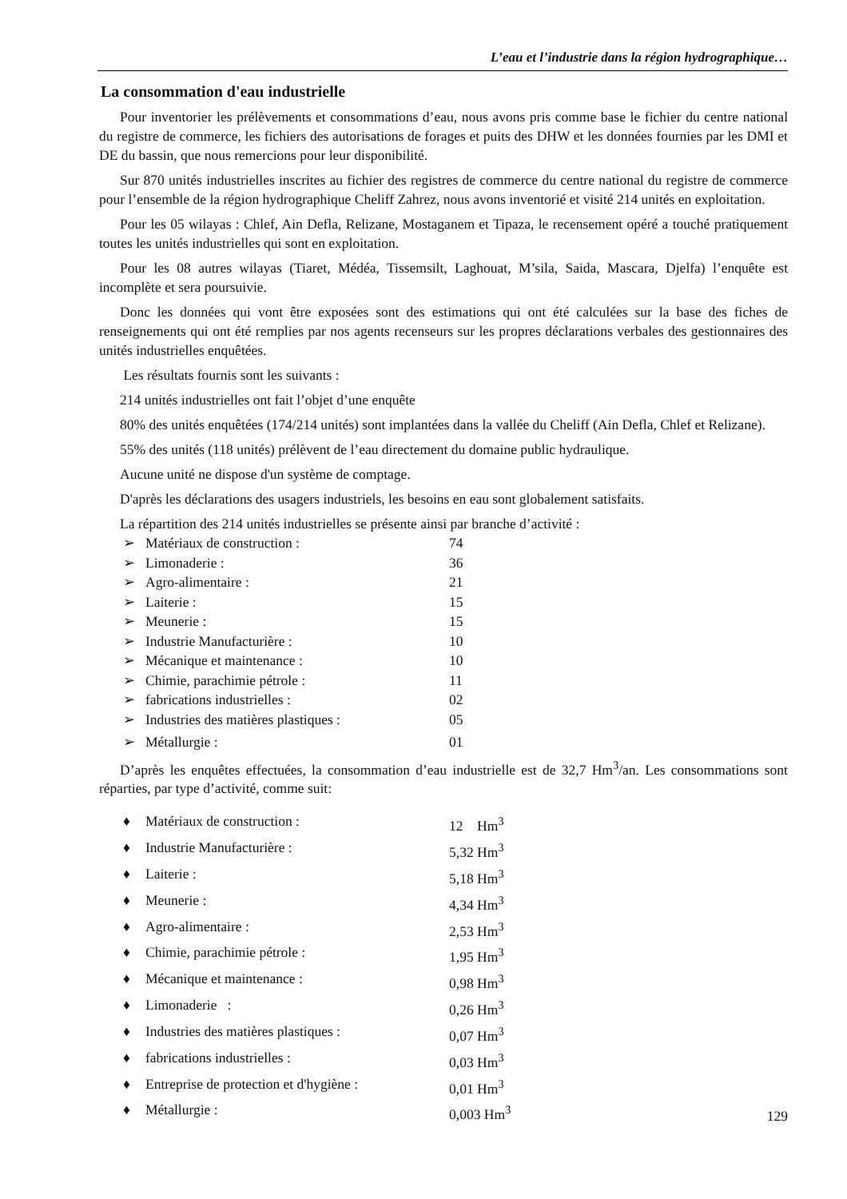L’eau et l’industrie dans la région hydrographique…
La consommation d'eau industrielle
Pour inventorier les prélèvements et consommations d’eau, nous avons pris comme base le fichier du centre national du registre de commerce, les fichiers des autorisations de forages et puits des DHW et les données fournies par les DMI et DE du bassin, que nous remercions pour leur disponibilité.
Sur 870 unités industrielles inscrites au fichier des registres de commerce du centre national du registre de commerce pour l’ensemble de la région hydrographique Cheliff Zahrez, nous avons inventorié et visité 214 unités en exploitation.
Pour les 05 wilayas : Chlef, Ain Defla, Relizane, Mostaganem et Tipaza, le recensement opéré a touché pratiquement toutes les unités industrielles qui sont en exploitation.
Pour les 08 autres wilayas (Tiaret, Médéa, Tissemsilt, Laghouat, M’sila, Saida, Mascara, Djelfa) l’enquête est incomplète et sera poursuivie.
Donc les données qui vont être exposées sont des estimations qui ont été calculées sur la base des fiches de renseignements qui ont été remplies par nos agents recenseurs sur les propres déclarations verbales des gestionnaires des unités industrielles enquêtées.
Les résultats fournis sont les suivants :
214 unités industrielles ont fait l’objet d’une enquête
80% des unités enquêtées (174/214 unités) sont implantées dans la vallée du Cheliff (Ain Defla, Chlef et Relizane).
55% des unités (118 unités) prélèvent de l’eau directement du domaine public hydraulique.
Aucune unité ne dispose d'un système de comptage.
D'après les déclarations des usagers industriels, les besoins en eau sont globalement satisfaits.
La répartition des 214 unités industrielles se présente ainsi par branche d’activité :
➢ Matériaux de construction : 74
➢ Limonaderie : 36
➢ Agro-alimentaire : 21
➢ Laiterie : 15
➢ Meunerie : 15
➢ Industrie Manufacturière : 10
➢ Mécanique et maintenance : 10
➢ Chimie, parachimie pétrole : 11
➢ fabrications industrielles : 02
➢ Industries des matières plastiques : 05
➢ Métallurgie : 01
D’après les enquêtes effectuées, la consommation d’eau industrielle est de 32,7 Hm<sup>3</sup>/an. Les consommations sont réparties, par type d’activité, comme suit:
♦ Matériaux de construction : 12 Hm<sup>3</sup>
♦ Industrie Manufacturière : 5,32 Hm<sup>3</sup>
♦ Laiterie : 5,18 Hm<sup>3</sup>
♦ Meunerie : 4,34 Hm<sup>3</sup>
♦ Agro-alimentaire : 2,53 Hm<sup>3</sup>
♦ Chimie, parachimie pétrole : 1,95 Hm<sup>3</sup>
♦ Mécanique et maintenance : 0,98 Hm<sup>3</sup>
♦ Limonaderie : 0,26 Hm<sup>3</sup>
♦ Industries des matières plastiques : 0,07 Hm<sup>3</sup>
♦ fabrications industrielles : 0,03 Hm<sup>3</sup>
♦ Entreprise de protection et d'hygiène : 0,01 Hm<sup>3</sup>
♦ Métallurgie : 0,003 Hm<sup>3</sup>
129